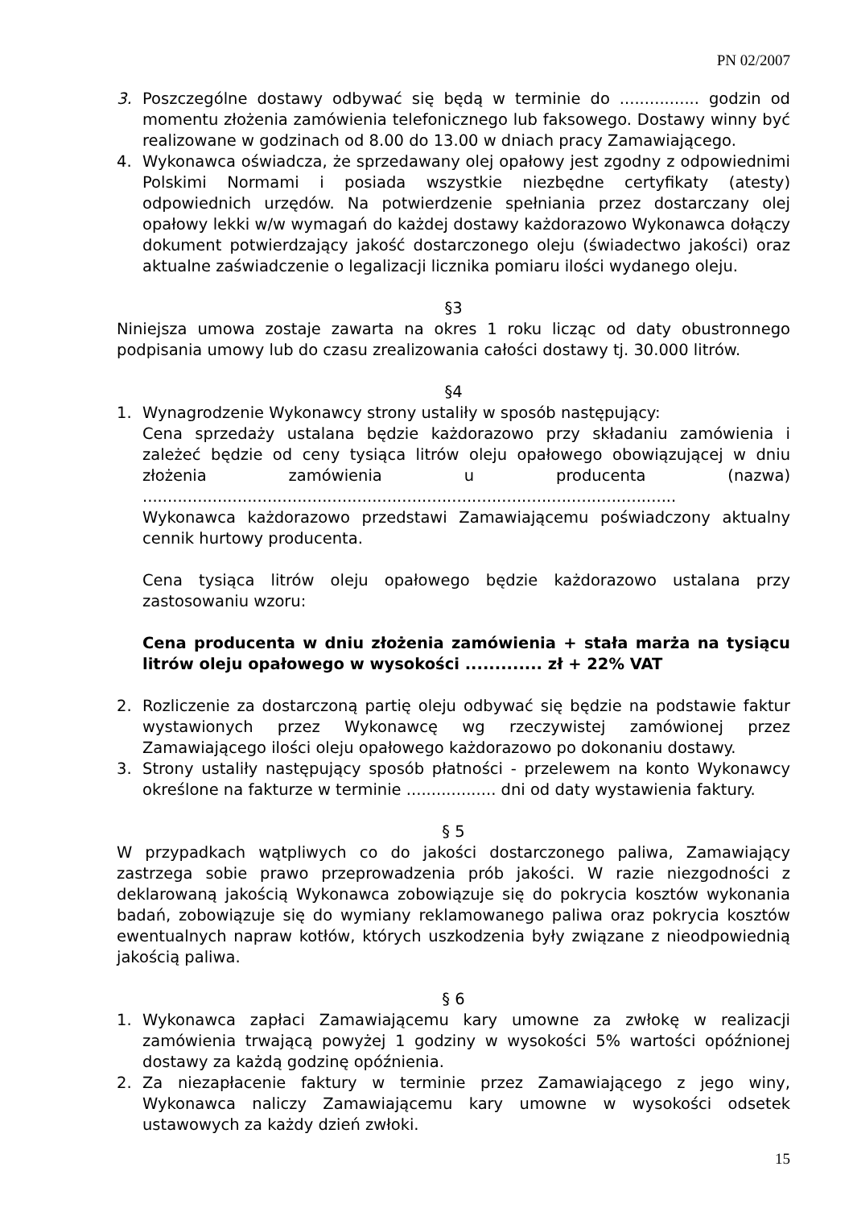PN 02/2007
3. Poszczególne dostawy odbywać się będą w terminie do ................ godzin od momentu złożenia zamówienia telefonicznego lub faksowego. Dostawy winny być realizowane w godzinach od 8.00 do 13.00 w dniach pracy Zamawiającego.
4. Wykonawca oświadcza, że sprzedawany olej opałowy jest zgodny z odpowiednimi Polskimi Normami i posiada wszystkie niezbędne certyfikaty (atesty) odpowiednich urzędów. Na potwierdzenie spełniania przez dostarczany olej opałowy lekki w/w wymagań do każdej dostawy każdorazowo Wykonawca dołączy dokument potwierdzający jakość dostarczonego oleju (świadectwo jakości) oraz aktualne zaświadczenie o legalizacji licznika pomiaru ilości wydanego oleju.
§3
Niniejsza umowa zostaje zawarta na okres 1 roku licząc od daty obustronnego podpisania umowy lub do czasu zrealizowania całości dostawy tj. 30.000 litrów.
§4
1. Wynagrodzenie Wykonawcy strony ustaliły w sposób następujący:
Cena sprzedaży ustalana będzie każdorazowo przy składaniu zamówienia i zależeć będzie od ceny tysiąca litrów oleju opałowego obowiązującej w dniu złożenia zamówienia u producenta (nazwa) ...........................................................................................................
Wykonawca każdorazowo przedstawi Zamawiającemu poświadczony aktualny cennik hurtowy producenta.
Cena tysiąca litrów oleju opałowego będzie każdorazowo ustalana przy zastosowaniu wzoru:
Cena producenta w dniu złożenia zamówienia + stała marża na tysiącu litrów oleju opałowego w wysokości ............. zł + 22% VAT
2. Rozliczenie za dostarczoną partię oleju odbywać się będzie na podstawie faktur wystawionych przez Wykonawcę wg rzeczywistej zamówionej przez Zamawiającego ilości oleju opałowego każdorazowo po dokonaniu dostawy.
3. Strony ustaliły następujący sposób płatności - przelewem na konto Wykonawcy określone na fakturze w terminie .................. dni od daty wystawienia faktury.
§ 5
W przypadkach wątpliwych co do jakości dostarczonego paliwa, Zamawiający zastrzega sobie prawo przeprowadzenia prób jakości. W razie niezgodności z deklarowaną jakością Wykonawca zobowiązuje się do pokrycia kosztów wykonania badań, zobowiązuje się do wymiany reklamowanego paliwa oraz pokrycia kosztów ewentualnych napraw kotłów, których uszkodzenia były związane z nieodpowiednią jakością paliwa.
§ 6
1. Wykonawca zapłaci Zamawiającemu kary umowne za zwłokę w realizacji zamówienia trwającą powyżej 1 godziny w wysokości 5% wartości opóźnionej dostawy za każdą godzinę opóźnienia.
2. Za niezapłacenie faktury w terminie przez Zamawiającego z jego winy, Wykonawca naliczy Zamawiającemu kary umowne w wysokości odsetek ustawowych za każdy dzień zwłoki.
15